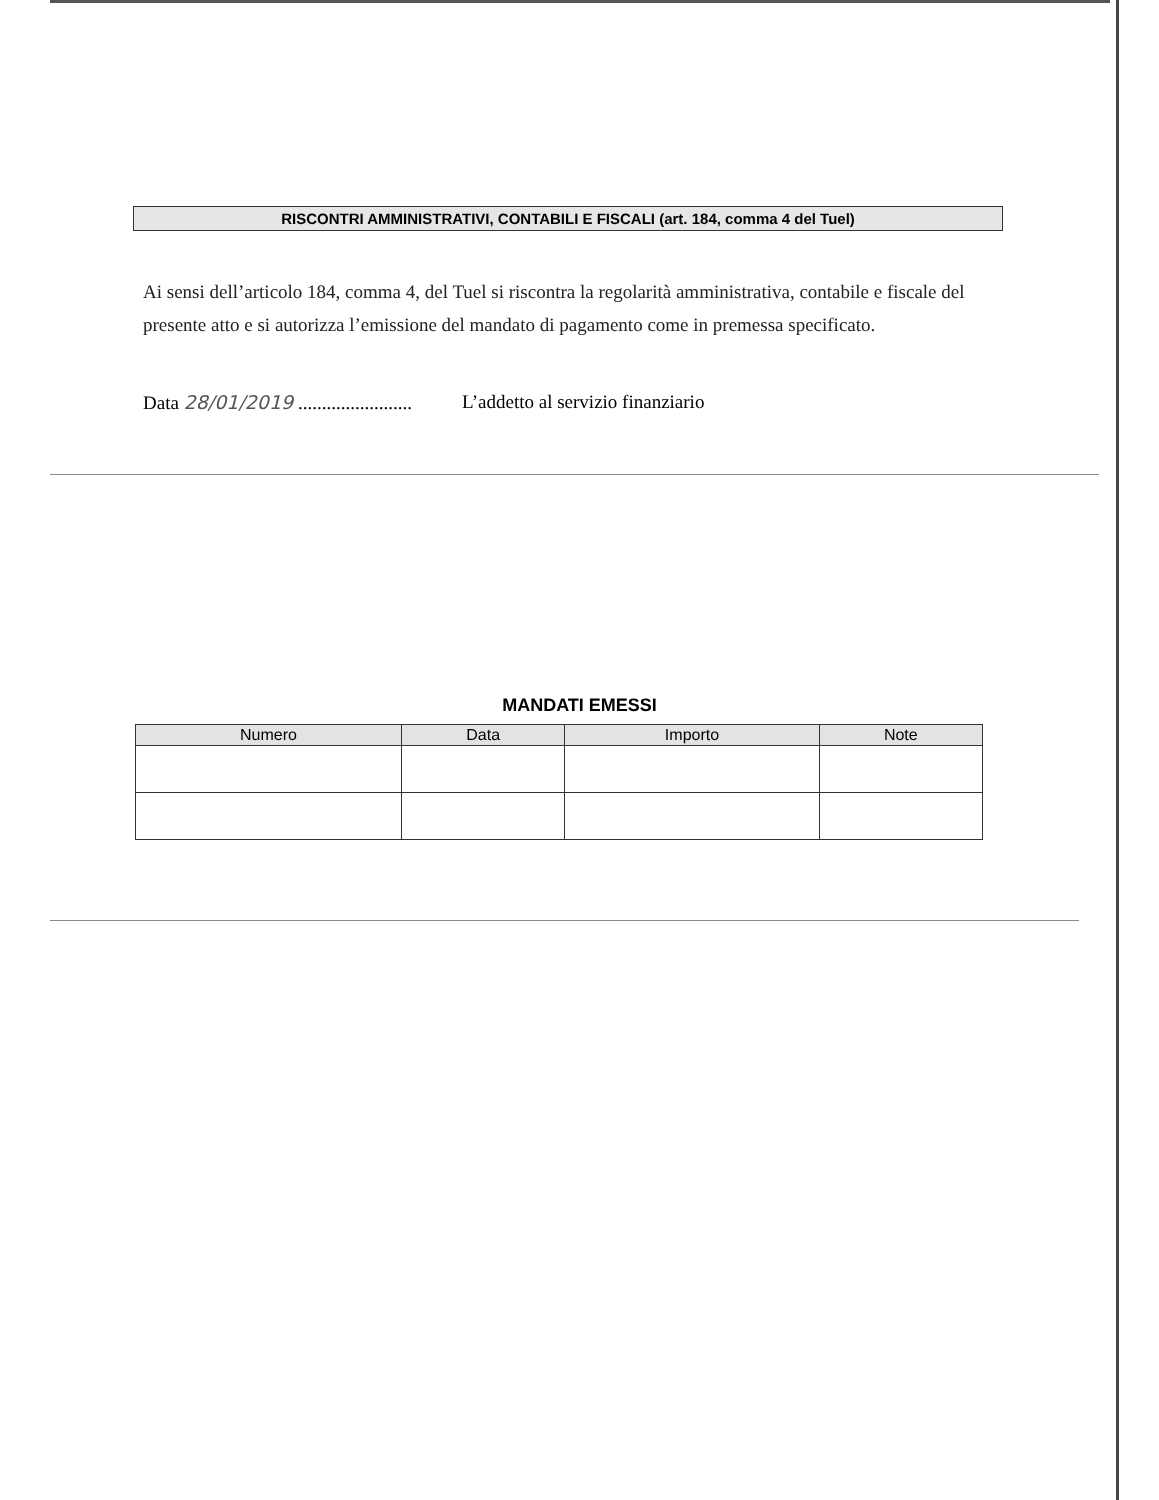RISCONTRI AMMINISTRATIVI, CONTABILI E FISCALI (art. 184, comma 4 del Tuel)
Ai sensi dell’articolo 184, comma 4, del Tuel si riscontra la regolarità amministrativa, contabile e fiscale del presente atto e si autorizza l’emissione del mandato di pagamento come in premessa specificato.
Data 28/01/2019 ........................ L’addetto al servizio finanziario
MANDATI EMESSI
| Numero | Data | Importo | Note |
| --- | --- | --- | --- |